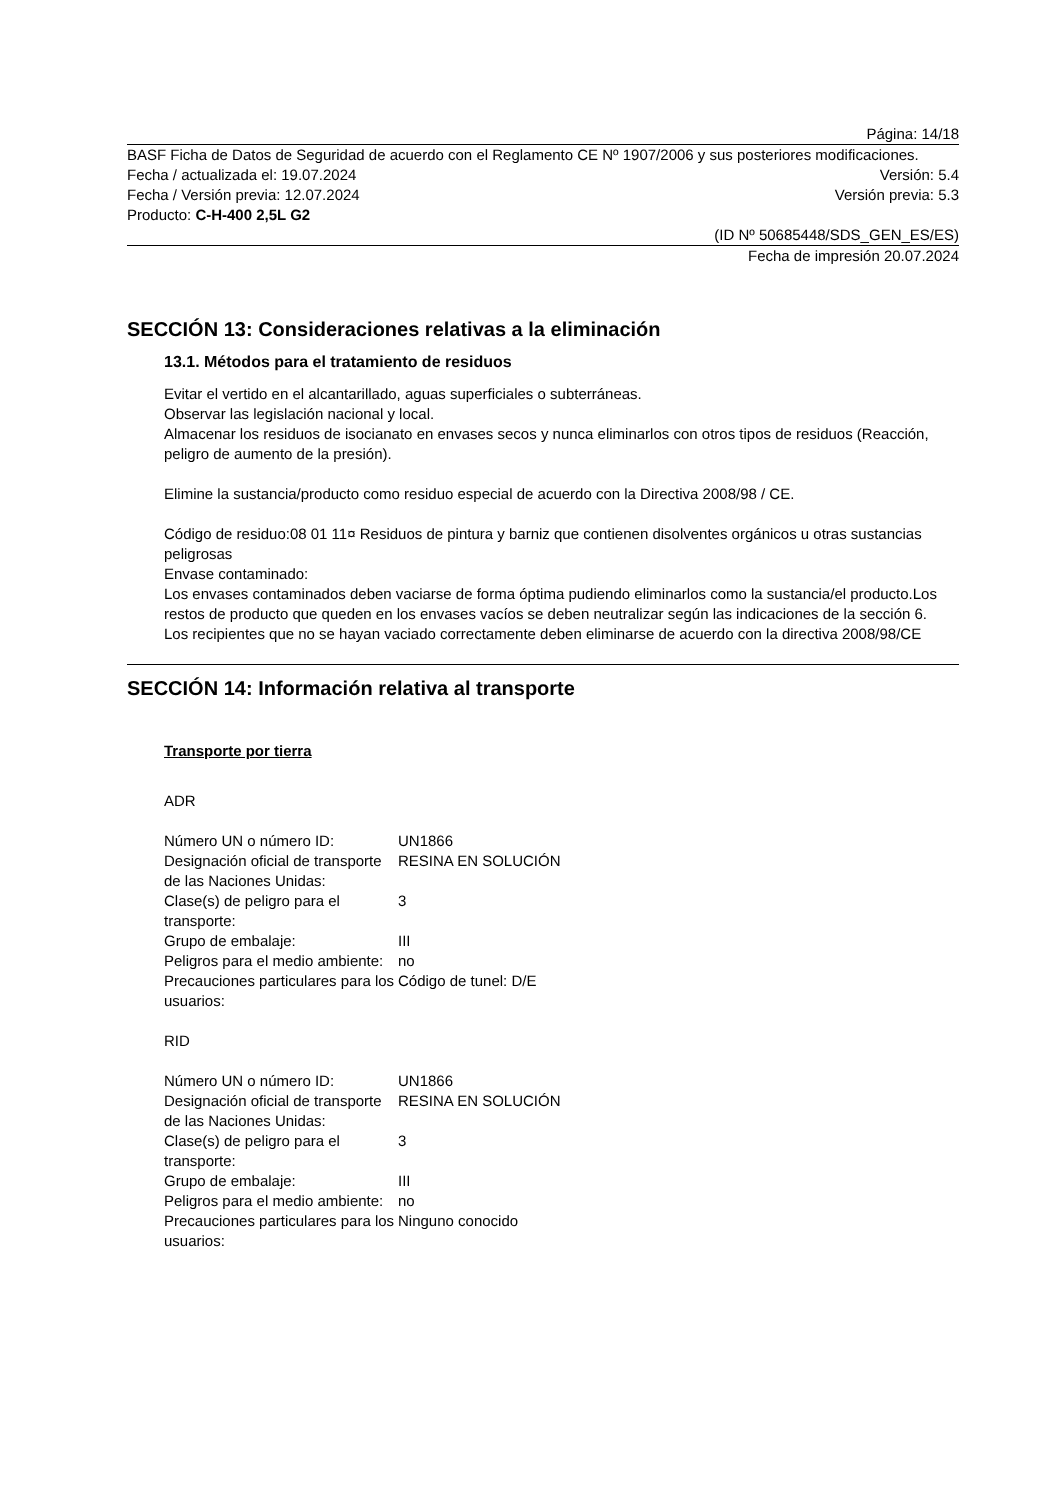Página: 14/18
BASF Ficha de Datos de Seguridad de acuerdo con el Reglamento CE Nº 1907/2006 y sus posteriores modificaciones.
Fecha / actualizada el: 19.07.2024 Versión: 5.4
Fecha / Versión previa: 12.07.2024 Versión previa: 5.3
Producto: C-H-400 2,5L G2
(ID Nº 50685448/SDS_GEN_ES/ES)
Fecha de impresión 20.07.2024
SECCIÓN 13: Consideraciones relativas a la eliminación
13.1. Métodos para el tratamiento de residuos
Evitar el vertido en el alcantarillado, aguas superficiales o subterráneas.
Observar las legislación nacional y local.
Almacenar los residuos de isocianato en envases secos y nunca eliminarlos con otros tipos de residuos (Reacción, peligro de aumento de la presión).
Elimine la sustancia/producto como residuo especial de acuerdo con la Directiva 2008/98 / CE.
Código de residuo:08 01 11¤ Residuos de pintura y barniz que contienen disolventes orgánicos u otras sustancias peligrosas
Envase contaminado:
Los envases contaminados deben vaciarse de forma óptima pudiendo eliminarlos como la sustancia/el producto.Los restos de producto que queden en los envases vacíos se deben neutralizar según las indicaciones de la sección 6.
Los recipientes que no se hayan vaciado correctamente deben eliminarse de acuerdo con la directiva 2008/98/CE
SECCIÓN 14: Información relativa al transporte
Transporte por tierra
ADR
| Número UN o número ID: | UN1866 |
| Designación oficial de transporte de las Naciones Unidas: | RESINA EN SOLUCIÓN |
| Clase(s) de peligro para el transporte: | 3 |
| Grupo de embalaje: | III |
| Peligros para el medio ambiente: | no |
| Precauciones particulares para los usuarios: | Código de tunel: D/E |
RID
| Número UN o número ID: | UN1866 |
| Designación oficial de transporte de las Naciones Unidas: | RESINA EN SOLUCIÓN |
| Clase(s) de peligro para el transporte: | 3 |
| Grupo de embalaje: | III |
| Peligros para el medio ambiente: | no |
| Precauciones particulares para los usuarios: | Ninguno conocido |